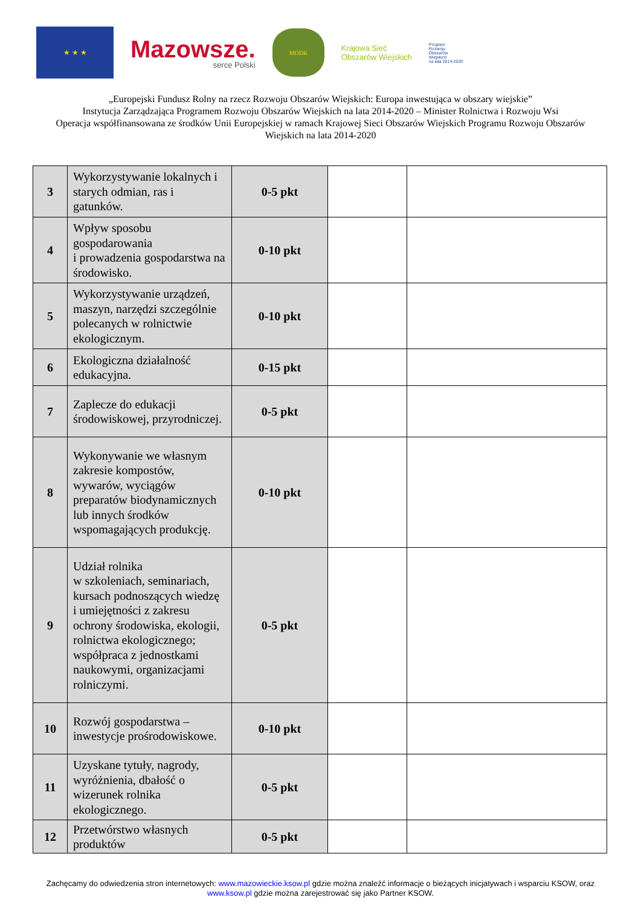★ ★ ★
Mazowsze.
serce Polski
MODR
Krajowa Sieć
Obszarów Wiejskich
Program
Rozwoju
Obszarów
Wiejskich
na lata 2014-2020
„Europejski Fundusz Rolny na rzecz Rozwoju Obszarów Wiejskich: Europa inwestująca w obszary wiejskie”
Instytucja Zarządzająca Programem Rozwoju Obszarów Wiejskich na lata 2014-2020 – Minister Rolnictwa i Rozwoju Wsi
Operacja współfinansowana ze środków Unii Europejskiej w ramach Krajowej Sieci Obszarów Wiejskich Programu Rozwoju Obszarów Wiejskich na lata 2014-2020
| 3 | Wykorzystywanie lokalnych i starych odmian, ras i gatunków. | 0-5 pkt | | |
| 4 | Wpływ sposobu gospodarowania i prowadzenia gospodarstwa na środowisko. | 0-10 pkt | | |
| 5 | Wykorzystywanie urządzeń, maszyn, narzędzi szczególnie polecanych w rolnictwie ekologicznym. | 0-10 pkt | | |
| 6 | Ekologiczna działalność edukacyjna. | 0-15 pkt | | |
| 7 | Zaplecze do edukacji środowiskowej, przyrodniczej. | 0-5 pkt | | |
| 8 | Wykonywanie we własnym zakresie kompostów, wywarów, wyciągów preparatów biodynamicznych lub innych środków wspomagających produkcję. | 0-10 pkt | | |
| 9 | Udział rolnika w szkoleniach, seminariach, kursach podnoszących wiedzę i umiejętności z zakresu ochrony środowiska, ekologii, rolnictwa ekologicznego; współpraca z jednostkami naukowymi, organizacjami rolniczymi. | 0-5 pkt | | |
| 10 | Rozwój gospodarstwa – inwestycje prośrodowiskowe. | 0-10 pkt | | |
| 11 | Uzyskane tytuły, nagrody, wyróżnienia, dbałość o wizerunek rolnika ekologicznego. | 0-5 pkt | | |
| 12 | Przetwórstwo własnych produktów | 0-5 pkt | | |
Zachęcamy do odwiedzenia stron internetowych: www.mazowieckie.ksow.pl gdzie można znaleźć informacje o bieżących inicjatywach i wsparciu KSOW, oraz www.ksow.pl gdzie można zarejestrować się jako Partner KSOW.